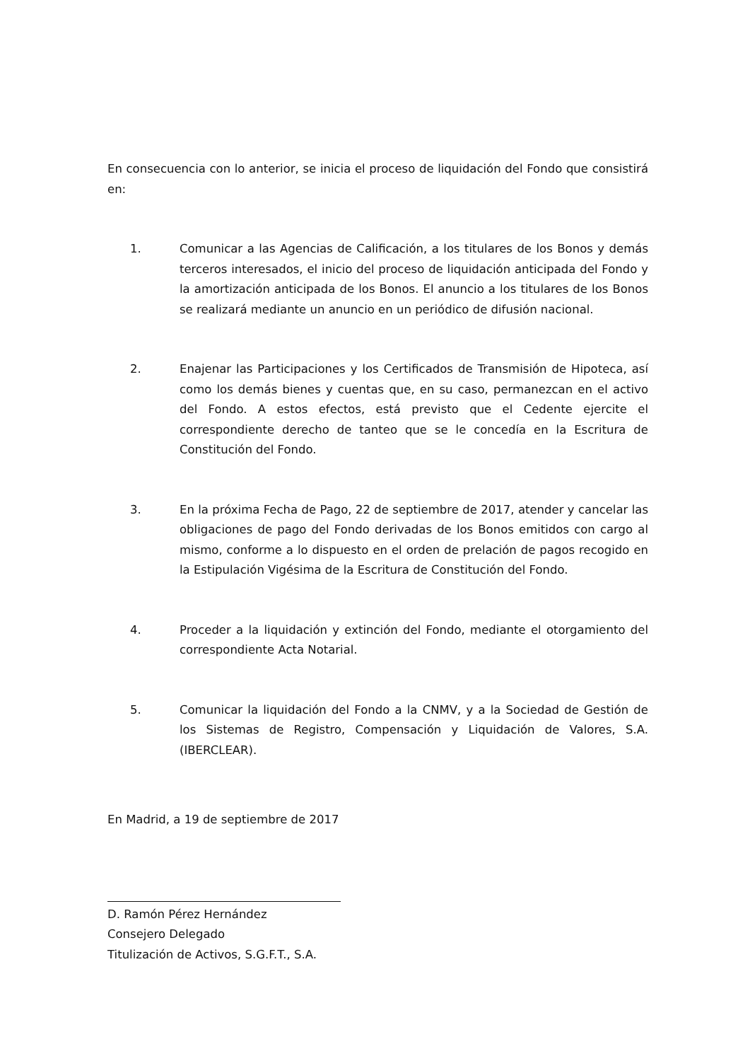En consecuencia con lo anterior, se inicia el proceso de liquidación del Fondo que consistirá en:
1. Comunicar a las Agencias de Calificación, a los titulares de los Bonos y demás terceros interesados, el inicio del proceso de liquidación anticipada del Fondo y la amortización anticipada de los Bonos. El anuncio a los titulares de los Bonos se realizará mediante un anuncio en un periódico de difusión nacional.
2. Enajenar las Participaciones y los Certificados de Transmisión de Hipoteca, así como los demás bienes y cuentas que, en su caso, permanezcan en el activo del Fondo. A estos efectos, está previsto que el Cedente ejercite el correspondiente derecho de tanteo que se le concedía en la Escritura de Constitución del Fondo.
3. En la próxima Fecha de Pago, 22 de septiembre de 2017, atender y cancelar las obligaciones de pago del Fondo derivadas de los Bonos emitidos con cargo al mismo, conforme a lo dispuesto en el orden de prelación de pagos recogido en la Estipulación Vigésima de la Escritura de Constitución del Fondo.
4. Proceder a la liquidación y extinción del Fondo, mediante el otorgamiento del correspondiente Acta Notarial.
5. Comunicar la liquidación del Fondo a la CNMV, y a la Sociedad de Gestión de los Sistemas de Registro, Compensación y Liquidación de Valores, S.A. (IBERCLEAR).
En Madrid, a 19 de septiembre de 2017
D. Ramón Pérez Hernández
Consejero Delegado
Titulización de Activos, S.G.F.T., S.A.